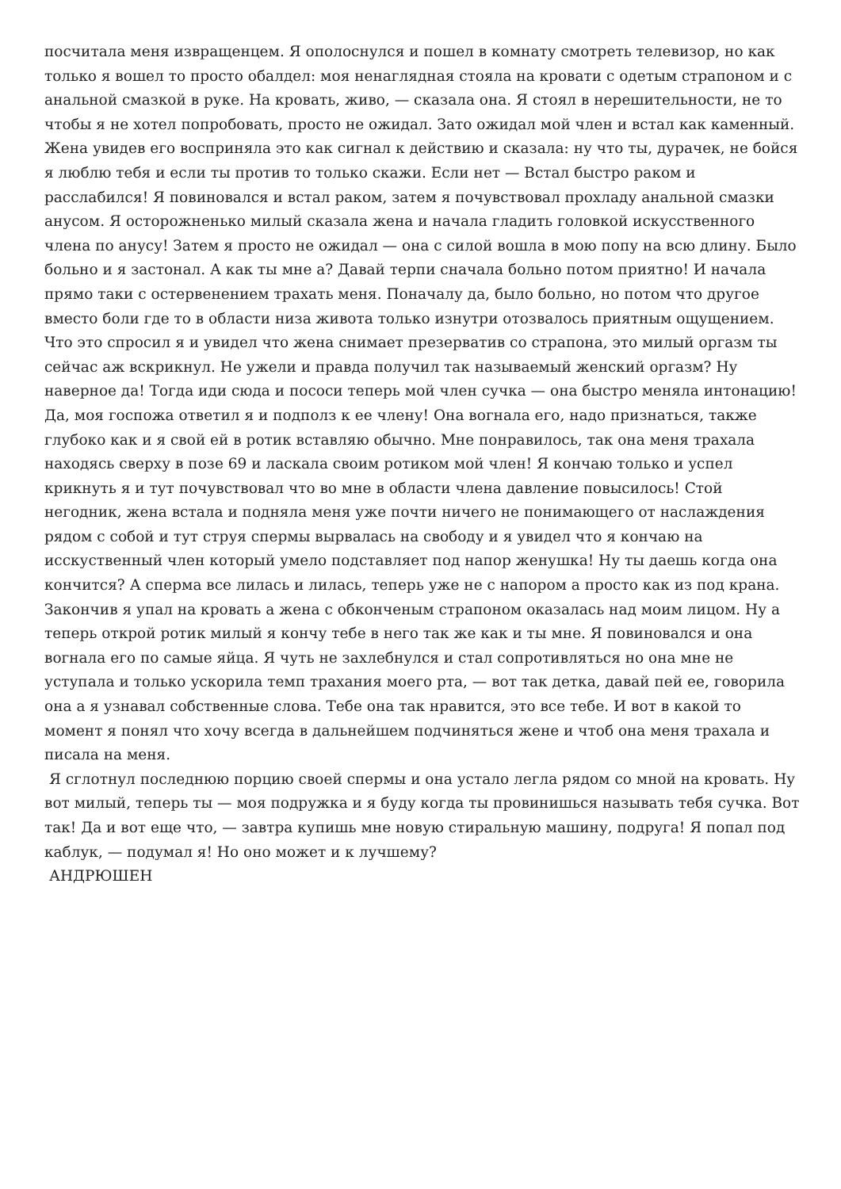посчитала меня извращенцем. Я ополоснулся и пошел в комнату смотреть телевизор, но как только я вошел то просто обалдел: моя ненаглядная стояла на кровати с одетым страпоном и с анальной смазкой в руке. На кровать, живо, — сказала она. Я стоял в нерешительности, не то чтобы я не хотел попробовать, просто не ожидал. Зато ожидал мой член и встал как каменный. Жена увидев его восприняла это как сигнал к действию и сказала: ну что ты, дурачек, не бойся я люблю тебя и если ты против то только скажи. Если нет — Встал быстро раком и расслабился! Я повиновался и встал раком, затем я почувствовал прохладу анальной смазки анусом. Я осторожненько милый сказала жена и начала гладить головкой искусственного члена по анусу! Затем я просто не ожидал — она с силой вошла в мою попу на всю длину. Было больно и я застонал. А как ты мне а? Давай терпи сначала больно потом приятно! И начала прямо таки с остервенением трахать меня. Поначалу да, было больно, но потом что другое вместо боли где то в области низа живота только изнутри отозвалось приятным ощущением. Что это спросил я и увидел что жена снимает презерватив со страпона, это милый оргазм ты сейчас аж вскрикнул. Не ужели и правда получил так называемый женский оргазм? Ну наверное да! Тогда иди сюда и пососи теперь мой член сучка — она быстро меняла интонацию! Да, моя госпожа ответил я и подполз к ее члену! Она вогнала его, надо признаться, также глубоко как и я свой ей в ротик вставляю обычно. Мне понравилось, так она меня трахала находясь сверху в позе 69 и ласкала своим ротиком мой член! Я кончаю только и успел крикнуть я и тут почувствовал что во мне в области члена давление повысилось! Стой негодник, жена встала и подняла меня уже почти ничего не понимающего от наслаждения рядом с собой и тут струя спермы вырвалась на свободу и я увидел что я кончаю на исскуственный член который умело подставляет под напор женушка! Ну ты даешь когда она кончится? А сперма все лилась и лилась, теперь уже не с напором а просто как из под крана. Закончив я упал на кровать а жена с обконченым страпоном оказалась над моим лицом. Ну а теперь открой ротик милый я кончу тебе в него так же как и ты мне. Я повиновался и она вогнала его по самые яйца. Я чуть не захлебнулся и стал сопротивляться но она мне не уступала и только ускорила темп трахания моего рта, — вот так детка, давай пей ее, говорила она а я узнавал собственные слова. Тебе она так нравится, это все тебе. И вот в какой то момент я понял что хочу всегда в дальнейшем подчиняться жене и чтоб она меня трахала и писала на меня.
Я сглотнул последнюю порцию своей спермы и она устало легла рядом со мной на кровать. Ну вот милый, теперь ты — моя подружка и я буду когда ты провинишься называть тебя сучка. Вот так! Да и вот еще что, — завтра купишь мне новую стиральную машину, подруга! Я попал под каблук, — подумал я! Но оно может и к лучшему?
АНДРЮШЕН